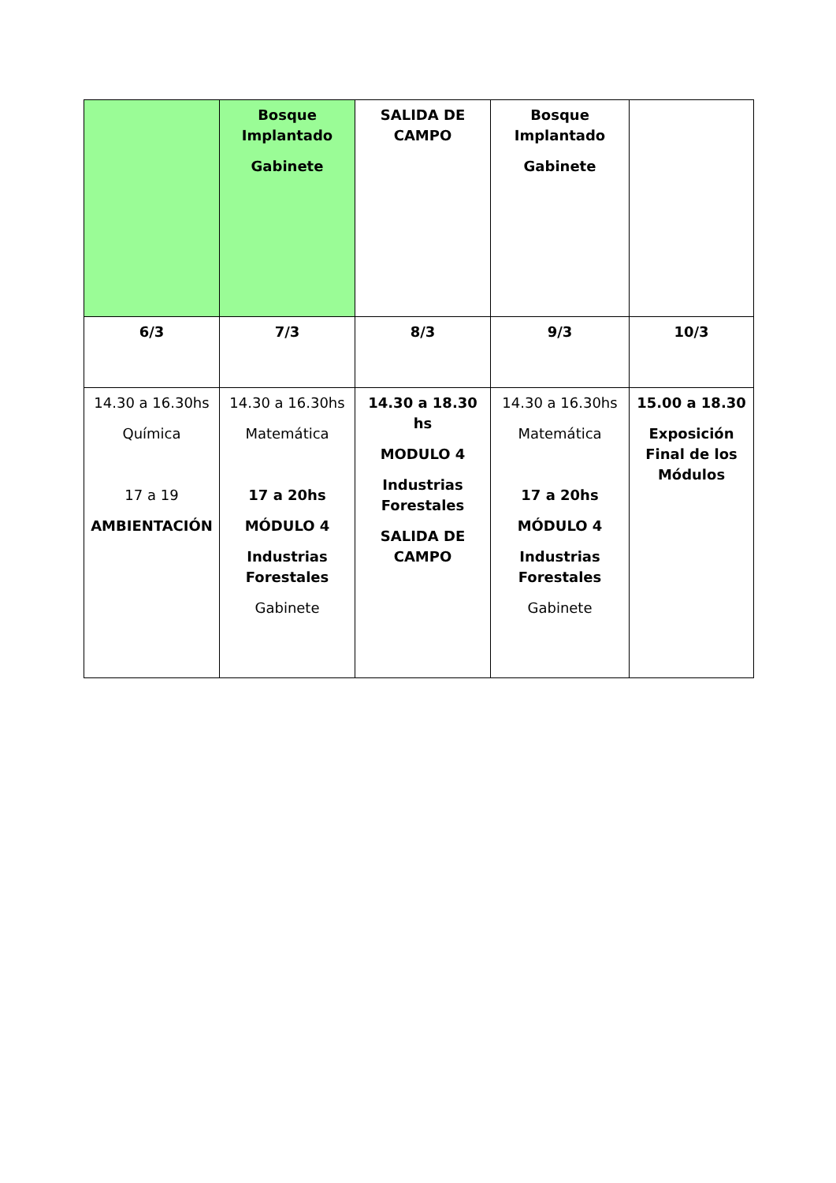| | Bosque Implantado Gabinete | SALIDA DE CAMPO | Bosque Implantado Gabinete | |
| 6/3 | 7/3 | 8/3 | 9/3 | 10/3 |
| 14.30 a 16.30hs Química 17 a 19 AMBIENTACIÓN | 14.30 a 16.30hs Matemática 17 a 20hs MÓDULO 4 Industrias Forestales Gabinete | 14.30 a 18.30 hs MODULO 4 Industrias Forestales SALIDA DE CAMPO | 14.30 a 16.30hs Matemática 17 a 20hs MÓDULO 4 Industrias Forestales Gabinete | 15.00 a 18.30 Exposición Final de los Módulos |